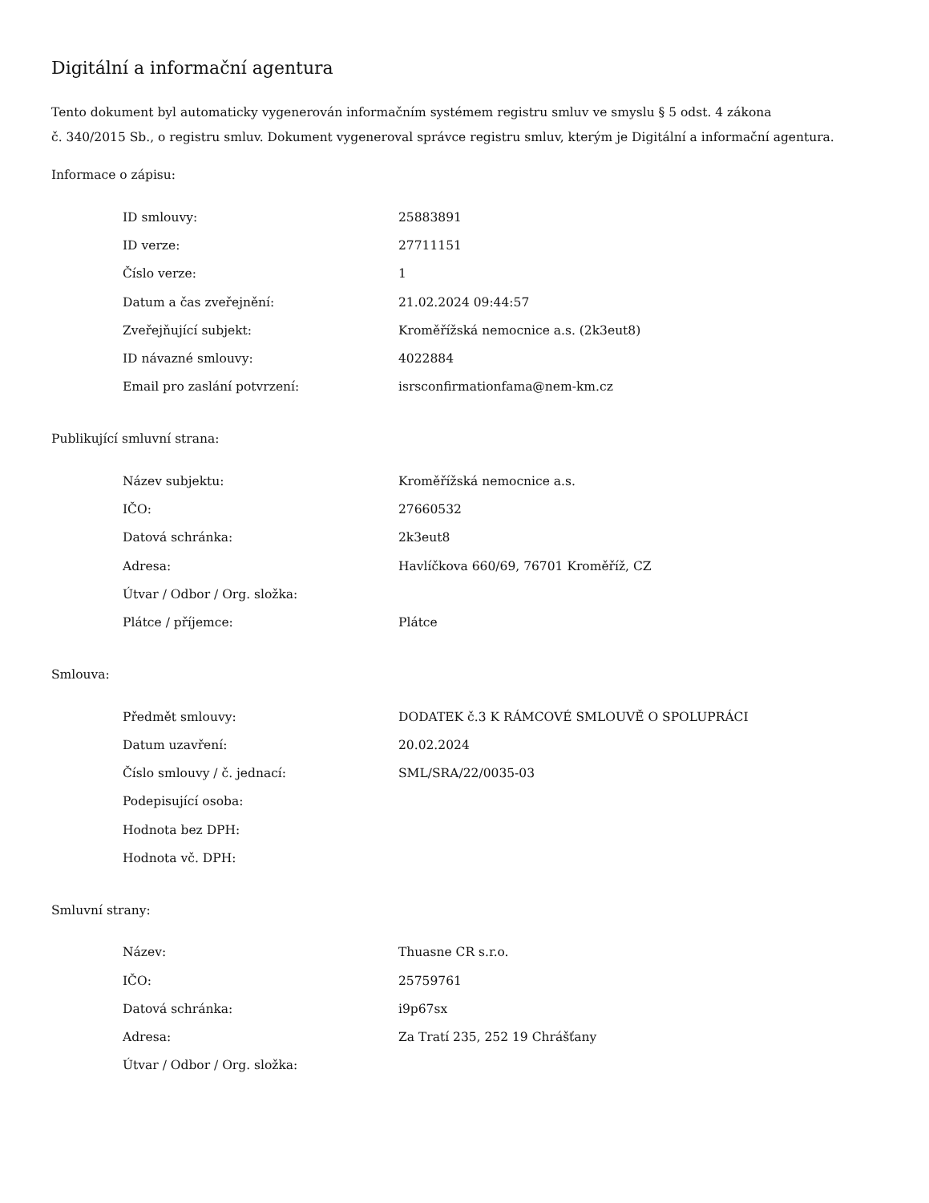Digitální a informační agentura
Tento dokument byl automaticky vygenerován informačním systémem registru smluv ve smyslu § 5 odst. 4 zákona
č. 340/2015 Sb., o registru smluv. Dokument vygeneroval správce registru smluv, kterým je Digitální a informační agentura.
Informace o zápisu:
| ID smlouvy: | 25883891 |
| ID verze: | 27711151 |
| Číslo verze: | 1 |
| Datum a čas zveřejnění: | 21.02.2024 09:44:57 |
| Zveřejňující subjekt: | Kroměřížská nemocnice a.s. (2k3eut8) |
| ID návazné smlouvy: | 4022884 |
| Email pro zaslání potvrzení: | isrsconfirmationfama@nem-km.cz |
Publikující smluvní strana:
| Název subjektu: | Kroměřížská nemocnice a.s. |
| IČO: | 27660532 |
| Datová schránka: | 2k3eut8 |
| Adresa: | Havlíčkova 660/69, 76701 Kroměříž, CZ |
| Útvar / Odbor / Org. složka: | |
| Plátce / příjemce: | Plátce |
Smlouva:
| Předmět smlouvy: | DODATEK č.3 K RÁMCOVÉ SMLOUVĚ O SPOLUPRÁCI |
| Datum uzavření: | 20.02.2024 |
| Číslo smlouvy / č. jednací: | SML/SRA/22/0035-03 |
| Podepisující osoba: | |
| Hodnota bez DPH: | |
| Hodnota vč. DPH: | |
Smluvní strany:
| Název: | Thuasne CR s.r.o. |
| IČO: | 25759761 |
| Datová schránka: | i9p67sx |
| Adresa: | Za Tratí 235, 252 19 Chrášťany |
| Útvar / Odbor / Org. složka: | |